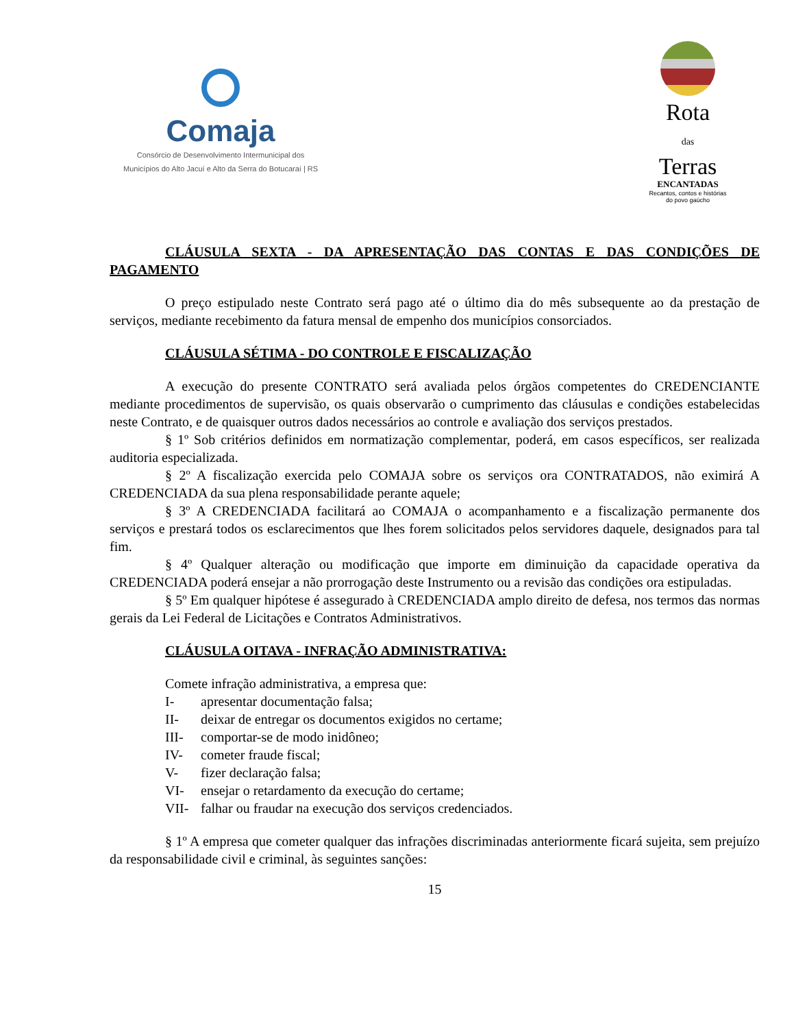Comaja
Consórcio de Desenvolvimento Intermunicipal dos
Municípios do Alto Jacuí e Alto da Serra do Botucaraí | RS
Rota
das
Terras
ENCANTADAS
Recantos, contos e histórias
do povo gaúcho
CLÁUSULA SEXTA - DA APRESENTAÇÃO DAS CONTAS E DAS CONDIÇÕES DE PAGAMENTO
O preço estipulado neste Contrato será pago até o último dia do mês subsequente ao da prestação de serviços, mediante recebimento da fatura mensal de empenho dos municípios consorciados.
CLÁUSULA SÉTIMA - DO CONTROLE E FISCALIZAÇÃO
A execução do presente CONTRATO será avaliada pelos órgãos competentes do CREDENCIANTE mediante procedimentos de supervisão, os quais observarão o cumprimento das cláusulas e condições estabelecidas neste Contrato, e de quaisquer outros dados necessários ao controle e avaliação dos serviços prestados.
§ 1º Sob critérios definidos em normatização complementar, poderá, em casos específicos, ser realizada auditoria especializada.
§ 2º A fiscalização exercida pelo COMAJA sobre os serviços ora CONTRATADOS, não eximirá A CREDENCIADA da sua plena responsabilidade perante aquele;
§ 3º A CREDENCIADA facilitará ao COMAJA o acompanhamento e a fiscalização permanente dos serviços e prestará todos os esclarecimentos que lhes forem solicitados pelos servidores daquele, designados para tal fim.
§ 4º Qualquer alteração ou modificação que importe em diminuição da capacidade operativa da CREDENCIADA poderá ensejar a não prorrogação deste Instrumento ou a revisão das condições ora estipuladas.
§ 5º Em qualquer hipótese é assegurado à CREDENCIADA amplo direito de defesa, nos termos das normas gerais da Lei Federal de Licitações e Contratos Administrativos.
CLÁUSULA OITAVA - INFRAÇÃO ADMINISTRATIVA:
Comete infração administrativa, a empresa que:
I- apresentar documentação falsa;
II- deixar de entregar os documentos exigidos no certame;
III- comportar-se de modo inidôneo;
IV- cometer fraude fiscal;
V- fizer declaração falsa;
VI- ensejar o retardamento da execução do certame;
VII- falhar ou fraudar na execução dos serviços credenciados.
§ 1º A empresa que cometer qualquer das infrações discriminadas anteriormente ficará sujeita, sem prejuízo da responsabilidade civil e criminal, às seguintes sanções:
15